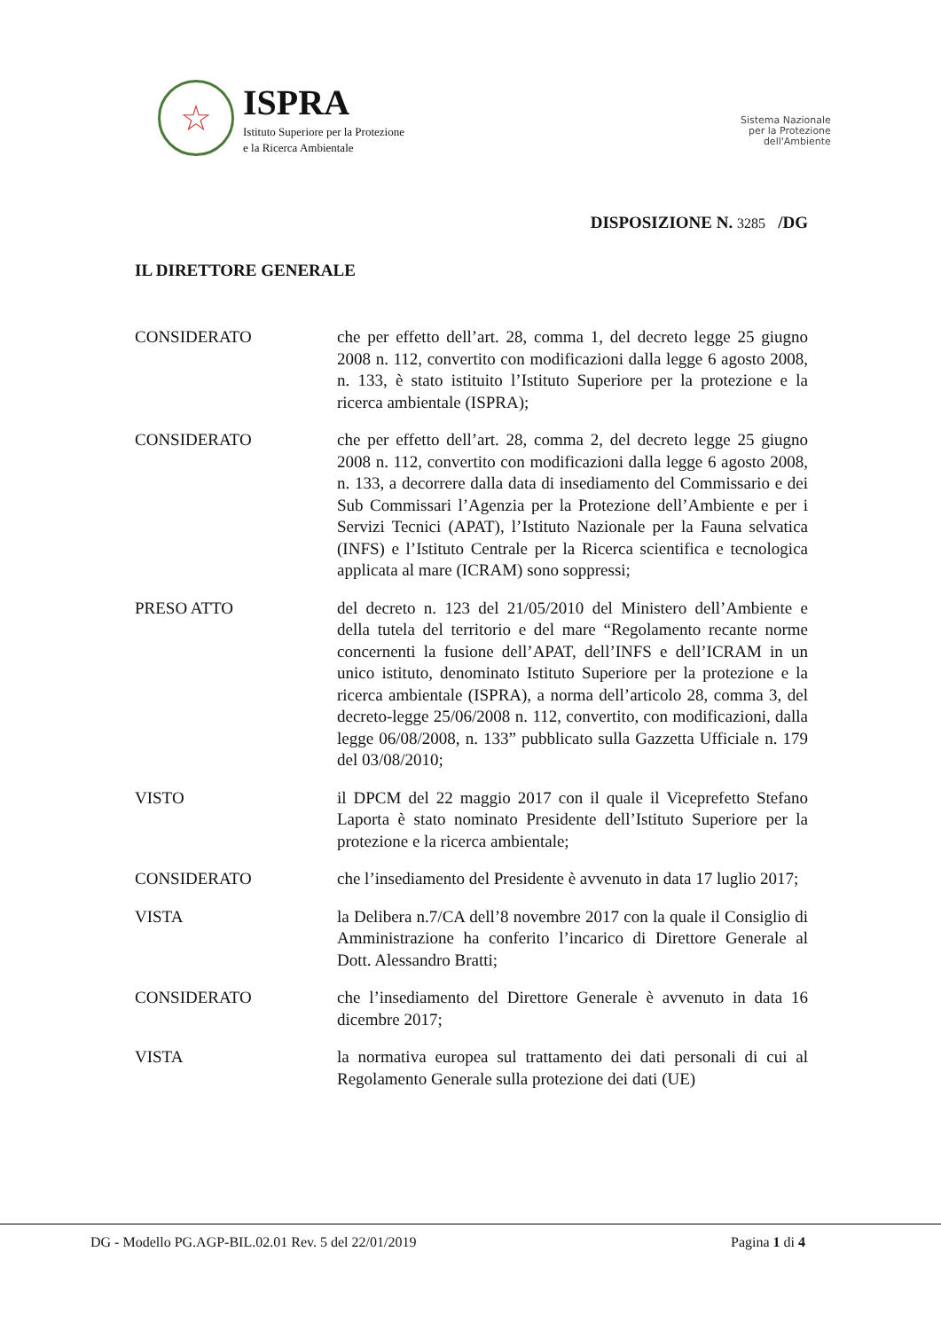☆
ISPRA
Istituto Superiore per la Protezione
e la Ricerca Ambientale
Sistema Nazionale
per la Protezione
dell'Ambiente
DISPOSIZIONE N. 3285 /DG
IL DIRETTORE GENERALE
CONSIDERATO che per effetto dell’art. 28, comma 1, del decreto legge 25 giugno 2008 n. 112, convertito con modificazioni dalla legge 6 agosto 2008, n. 133, è stato istituito l’Istituto Superiore per la protezione e la ricerca ambientale (ISPRA);
CONSIDERATO che per effetto dell’art. 28, comma 2, del decreto legge 25 giugno 2008 n. 112, convertito con modificazioni dalla legge 6 agosto 2008, n. 133, a decorrere dalla data di insediamento del Commissario e dei Sub Commissari l’Agenzia per la Protezione dell’Ambiente e per i Servizi Tecnici (APAT), l’Istituto Nazionale per la Fauna selvatica (INFS) e l’Istituto Centrale per la Ricerca scientifica e tecnologica applicata al mare (ICRAM) sono soppressi;
PRESO ATTO del decreto n. 123 del 21/05/2010 del Ministero dell’Ambiente e della tutela del territorio e del mare “Regolamento recante norme concernenti la fusione dell’APAT, dell’INFS e dell’ICRAM in un unico istituto, denominato Istituto Superiore per la protezione e la ricerca ambientale (ISPRA), a norma dell’articolo 28, comma 3, del decreto-legge 25/06/2008 n. 112, convertito, con modificazioni, dalla legge 06/08/2008, n. 133” pubblicato sulla Gazzetta Ufficiale n. 179 del 03/08/2010;
VISTO il DPCM del 22 maggio 2017 con il quale il Viceprefetto Stefano Laporta è stato nominato Presidente dell’Istituto Superiore per la protezione e la ricerca ambientale;
CONSIDERATO che l’insediamento del Presidente è avvenuto in data 17 luglio 2017;
VISTA la Delibera n.7/CA dell’8 novembre 2017 con la quale il Consiglio di Amministrazione ha conferito l’incarico di Direttore Generale al Dott. Alessandro Bratti;
CONSIDERATO che l’insediamento del Direttore Generale è avvenuto in data 16 dicembre 2017;
VISTA la normativa europea sul trattamento dei dati personali di cui al Regolamento Generale sulla protezione dei dati (UE)
DG - Modello PG.AGP-BIL.02.01 Rev. 5 del 22/01/2019 Pagina 1 di 4